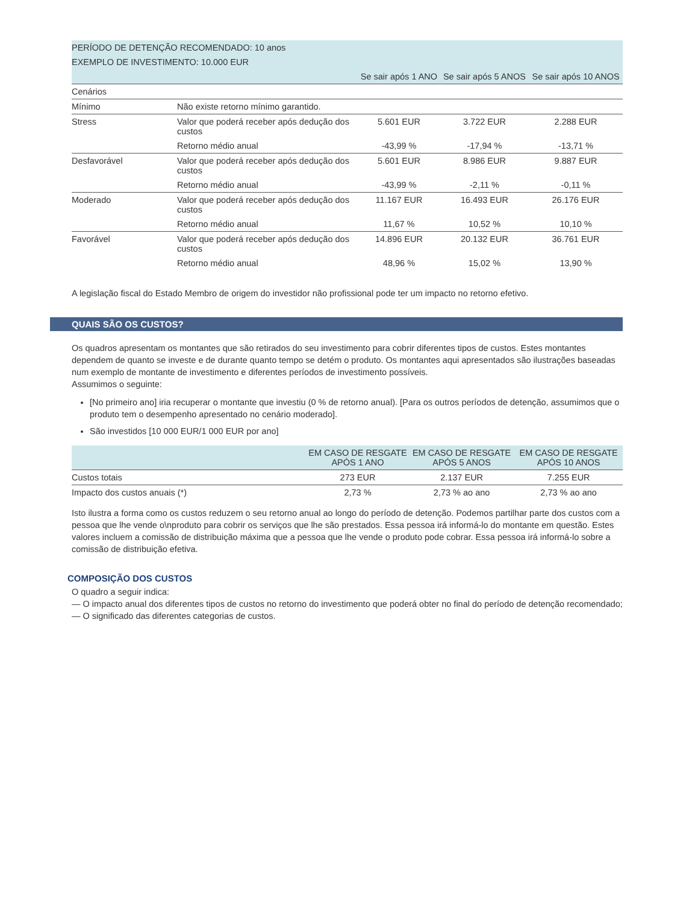| PERÍODO DE DETENÇÃO RECOMENDADO: 10 anos | | | | |
| EXEMPLO DE INVESTIMENTO: 10.000 EUR | | | | |
| | | Se sair após 1 ANO | Se sair após 5 ANOS | Se sair após 10 ANOS |
| Cenários | | | | |
| Mínimo | Não existe retorno mínimo garantido. | | | |
| Stress | Valor que poderá receber após dedução dos custos | 5.601 EUR | 3.722 EUR | 2.288 EUR |
| | Retorno médio anual | -43,99 % | -17,94 % | -13,71 % |
| Desfavorável | Valor que poderá receber após dedução dos custos | 5.601 EUR | 8.986 EUR | 9.887 EUR |
| | Retorno médio anual | -43,99 % | -2,11 % | -0,11 % |
| Moderado | Valor que poderá receber após dedução dos custos | 11.167 EUR | 16.493 EUR | 26.176 EUR |
| | Retorno médio anual | 11,67 % | 10,52 % | 10,10 % |
| Favorável | Valor que poderá receber após dedução dos custos | 14.896 EUR | 20.132 EUR | 36.761 EUR |
| | Retorno médio anual | 48,96 % | 15,02 % | 13,90 % |
A legislação fiscal do Estado Membro de origem do investidor não profissional pode ter um impacto no retorno efetivo.
QUAIS SÃO OS CUSTOS?
Os quadros apresentam os montantes que são retirados do seu investimento para cobrir diferentes tipos de custos. Estes montantes dependem de quanto se investe e de durante quanto tempo se detém o produto. Os montantes aqui apresentados são ilustrações baseadas num exemplo de montante de investimento e diferentes períodos de investimento possíveis.
Assumimos o seguinte:
[No primeiro ano] iria recuperar o montante que investiu (0 % de retorno anual). [Para os outros períodos de detenção, assumimos que o produto tem o desempenho apresentado no cenário moderado].
São investidos [10 000 EUR/1 000 EUR por ano]
| | EM CASO DE RESGATE APÓS 1 ANO | EM CASO DE RESGATE APÓS 5 ANOS | EM CASO DE RESGATE APÓS 10 ANOS |
| --- | --- | --- | --- |
| Custos totais | 273 EUR | 2.137 EUR | 7.255 EUR |
| Impacto dos custos anuais (*) | 2,73 % | 2,73 % ao ano | 2,73 % ao ano |
Isto ilustra a forma como os custos reduzem o seu retorno anual ao longo do período de detenção. Podemos partilhar parte dos custos com a pessoa que lhe vende o\nproduto para cobrir os serviços que lhe são prestados. Essa pessoa irá informá-lo do montante em questão. Estes valores incluem a comissão de distribuição máxima que a pessoa que lhe vende o produto pode cobrar. Essa pessoa irá informá-lo sobre a comissão de distribuição efetiva.
COMPOSIÇÃO DOS CUSTOS
O quadro a seguir indica:
— O impacto anual dos diferentes tipos de custos no retorno do investimento que poderá obter no final do período de detenção recomendado;
— O significado das diferentes categorias de custos.